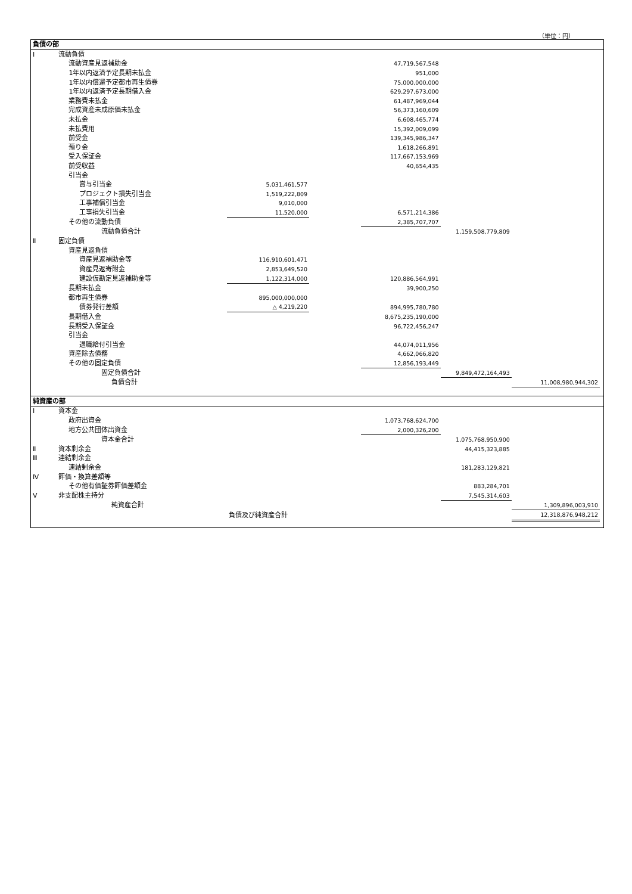（単位：円）
| 負債の部 | | | | | | | |
| Ⅰ | 流動負債 | | | | | | |
| | 流動資産見返補助金 | | | 47,719,567,548 | | | |
| | 1年以内返済予定長期未払金 | | | 951,000 | | | |
| | 1年以内償還予定都市再生債券 | | | 75,000,000,000 | | | |
| | 1年以内返済予定長期借入金 | | | 629,297,673,000 | | | |
| | 業務費未払金 | | | 61,487,969,044 | | | |
| | 完成資産未成原価未払金 | | | 56,373,160,609 | | | |
| | 未払金 | | | 6,608,465,774 | | | |
| | 未払費用 | | | 15,392,009,099 | | | |
| | 前受金 | | | 139,345,986,347 | | | |
| | 預り金 | | | 1,618,266,891 | | | |
| | 受入保証金 | | | 117,667,153,969 | | | |
| | 前受収益 | | | 40,654,435 | | | |
| | 引当金 | | | | | | |
| | 賞与引当金 | 5,031,461,577 | | | | | |
| | プロジェクト損失引当金 | 1,519,222,809 | | | | | |
| | 工事補償引当金 | 9,010,000 | | | | | |
| | 工事損失引当金 | 11,520,000 | | 6,571,214,386 | | | |
| | その他の流動負債 | | | 2,385,707,707 | | | |
| | 流動負債合計 | | | | 1,159,508,779,809 | | |
| Ⅱ | 固定負債 | | | | | | |
| | 資産見返負債 | | | | | | |
| | 資産見返補助金等 | 116,910,601,471 | | | | | |
| | 資産見返寄附金 | 2,853,649,520 | | | | | |
| | 建設仮勘定見返補助金等 | 1,122,314,000 | | 120,886,564,991 | | | |
| | 長期未払金 | | | 39,900,250 | | | |
| | 都市再生債券 | 895,000,000,000 | | | | | |
| | 債券発行差額 | △ 4,219,220 | | 894,995,780,780 | | | |
| | 長期借入金 | | | 8,675,235,190,000 | | | |
| | 長期受入保証金 | | | 96,722,456,247 | | | |
| | 引当金 | | | | | | |
| | 退職給付引当金 | | | 44,074,011,956 | | | |
| | 資産除去債務 | | | 4,662,066,820 | | | |
| | その他の固定負債 | | | 12,856,193,449 | | | |
| | 固定負債合計 | | | | 9,849,472,164,493 | | |
| | 負債合計 | | | | | 11,008,980,944,302 | |
| 純資産の部 | | | | | | | |
| Ⅰ | 資本金 | | | | | | |
| | 政府出資金 | | | 1,073,768,624,700 | | | |
| | 地方公共団体出資金 | | | 2,000,326,200 | | | |
| | 資本金合計 | | | | 1,075,768,950,900 | | |
| Ⅱ | 資本剰余金 | | | | 44,415,323,885 | | |
| Ⅲ | 連結剰余金 | | | | | | |
| | 連結剰余金 | | | | 181,283,129,821 | | |
| Ⅳ | 評価・換算差額等 | | | | | | |
| | その他有価証券評価差額金 | | | | 883,284,701 | | |
| Ⅴ | 非支配株主持分 | | | | 7,545,314,603 | | |
| | 純資産合計 | | | | | 1,309,896,003,910 | |
| | | 負債及び純資産合計 | | | | 12,318,876,948,212 | |